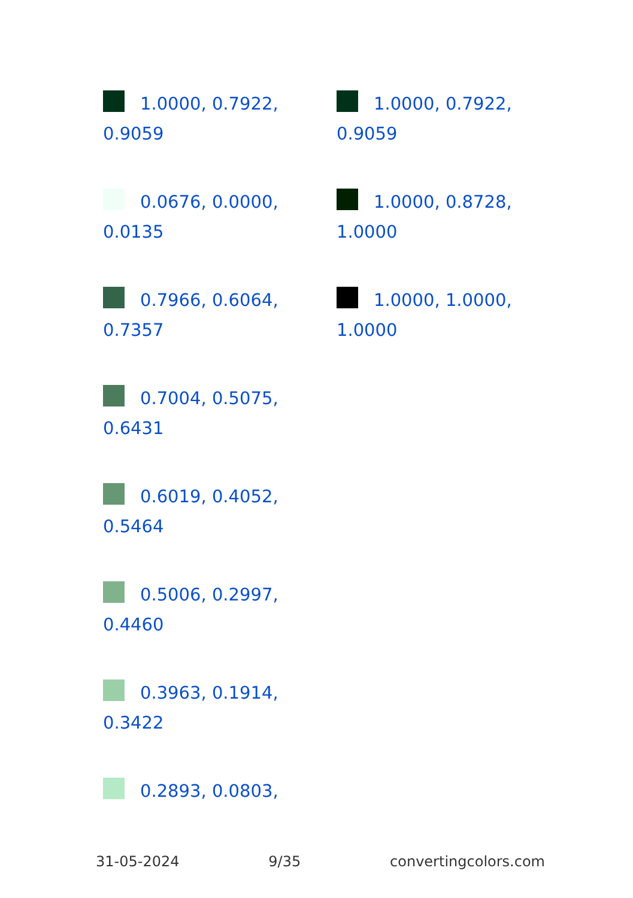1.0000, 0.7922,
0.9059
0.0676, 0.0000,
0.0135
0.7966, 0.6064,
0.7357
0.7004, 0.5075,
0.6431
0.6019, 0.4052,
0.5464
0.5006, 0.2997,
0.4460
0.3963, 0.1914,
0.3422
0.2893, 0.0803,
1.0000, 0.7922,
0.9059
1.0000, 0.8728,
1.0000
1.0000, 1.0000,
1.0000
31-05-2024 9/35 convertingcolors.com